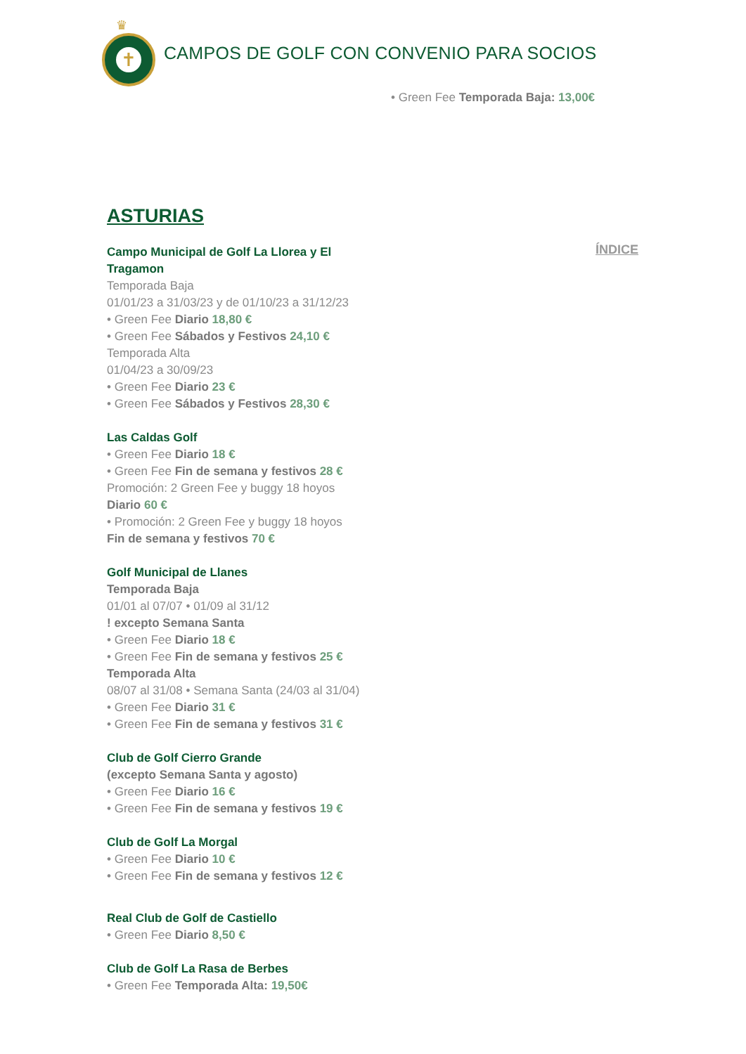♛
✝
CAMPOS DE GOLF CON CONVENIO PARA SOCIOS
• Green Fee Temporada Baja: 13,00€
ÍNDICE
ASTURIAS
Campo Municipal de Golf La Llorea y El Tragamon
Temporada Baja
01/01/23 a 31/03/23 y de 01/10/23 a 31/12/23
• Green Fee Diario 18,80 €
• Green Fee Sábados y Festivos 24,10 €
Temporada Alta
01/04/23 a 30/09/23
• Green Fee Diario 23 €
• Green Fee Sábados y Festivos 28,30 €
Las Caldas Golf
• Green Fee Diario 18 €
• Green Fee Fin de semana y festivos 28 €
Promoción: 2 Green Fee y buggy 18 hoyos
Diario 60 €
• Promoción: 2 Green Fee y buggy 18 hoyos
Fin de semana y festivos 70 €
Golf Municipal de Llanes
Temporada Baja
01/01 al 07/07 • 01/09 al 31/12
! excepto Semana Santa
• Green Fee Diario 18 €
• Green Fee Fin de semana y festivos 25 €
Temporada Alta
08/07 al 31/08 • Semana Santa (24/03 al 31/04)
• Green Fee Diario 31 €
• Green Fee Fin de semana y festivos 31 €
Club de Golf Cierro Grande
(excepto Semana Santa y agosto)
• Green Fee Diario 16 €
• Green Fee Fin de semana y festivos 19 €
Club de Golf La Morgal
• Green Fee Diario 10 €
• Green Fee Fin de semana y festivos 12 €
Real Club de Golf de Castiello
• Green Fee Diario 8,50 €
Club de Golf La Rasa de Berbes
• Green Fee Temporada Alta: 19,50€